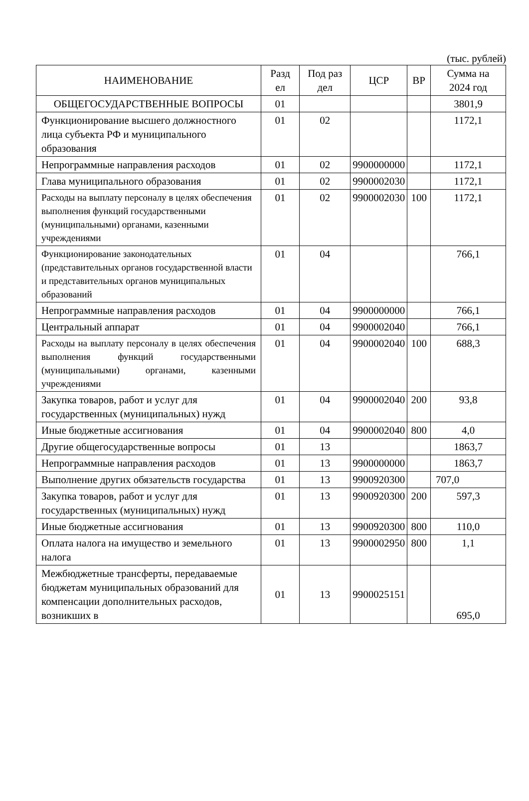(тыс. рублей)
| НАИМЕНОВАНИЕ | Разд ел | Под раз дел | ЦСР | ВР | Сумма на 2024 год |
| --- | --- | --- | --- | --- | --- |
| ОБЩЕГОСУДАРСТВЕННЫЕ ВОПРОСЫ | 01 | | | | 3801,9 |
| Функционирование высшего должностного лица субъекта РФ и муниципального образования | 01 | 02 | | | 1172,1 |
| Непрограммные направления расходов | 01 | 02 | 9900000000 | | 1172,1 |
| Глава муниципального образования | 01 | 02 | 9900002030 | | 1172,1 |
| Расходы на выплату персоналу в целях обеспечения выполнения функций государственными (муниципальными) органами, казенными учреждениями | 01 | 02 | 9900002030 | 100 | 1172,1 |
| Функционирование законодательных (представительных органов государственной власти и представительных органов муниципальных образований | 01 | 04 | | | 766,1 |
| Непрограммные направления расходов | 01 | 04 | 9900000000 | | 766,1 |
| Центральный аппарат | 01 | 04 | 9900002040 | | 766,1 |
| Расходы на выплату персоналу в целях обеспечения выполнения функций государственными (муниципальными) органами, казенными учреждениями | 01 | 04 | 9900002040 | 100 | 688,3 |
| Закупка товаров, работ и услуг для государственных (муниципальных) нужд | 01 | 04 | 9900002040 | 200 | 93,8 |
| Иные бюджетные ассигнования | 01 | 04 | 9900002040 | 800 | 4,0 |
| Другие общегосударственные вопросы | 01 | 13 | | | 1863,7 |
| Непрограммные направления расходов | 01 | 13 | 9900000000 | | 1863,7 |
| Выполнение других обязательств государства | 01 | 13 | 9900920300 | | 707,0 |
| Закупка товаров, работ и услуг для государственных (муниципальных) нужд | 01 | 13 | 9900920300 | 200 | 597,3 |
| Иные бюджетные ассигнования | 01 | 13 | 9900920300 | 800 | 110,0 |
| Оплата налога на имущество и земельного налога | 01 | 13 | 9900002950 | 800 | 1,1 |
| Межбюджетные трансферты, передаваемые бюджетам муниципальных образований для компенсации дополнительных расходов, возникших в | 01 | 13 | 9900025151 | | 695,0 |